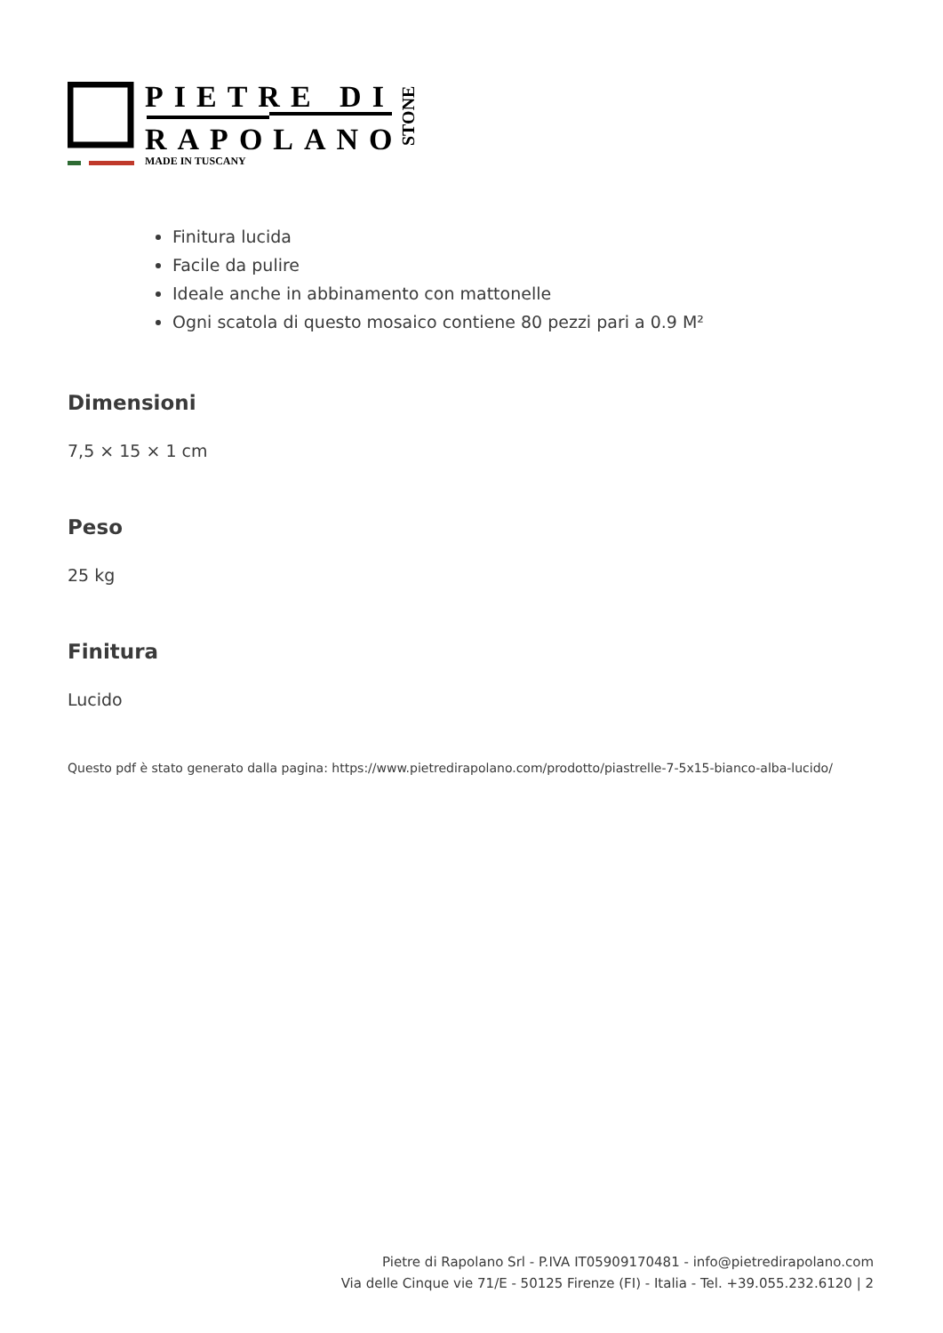PIETRE DI
RAPOLANO
MADE IN TUSCANY
STONE
Finitura lucida
Facile da pulire
Ideale anche in abbinamento con mattonelle
Ogni scatola di questo mosaico contiene 80 pezzi pari a 0.9 M²
Dimensioni
7,5 × 15 × 1 cm
Peso
25 kg
Finitura
Lucido
Questo pdf è stato generato dalla pagina: https://www.pietredirapolano.com/prodotto/piastrelle-7-5x15-bianco-alba-lucido/
Pietre di Rapolano Srl - P.IVA IT05909170481 - info@pietredirapolano.com
Via delle Cinque vie 71/E - 50125 Firenze (FI) - Italia - Tel. +39.055.232.6120 | 2